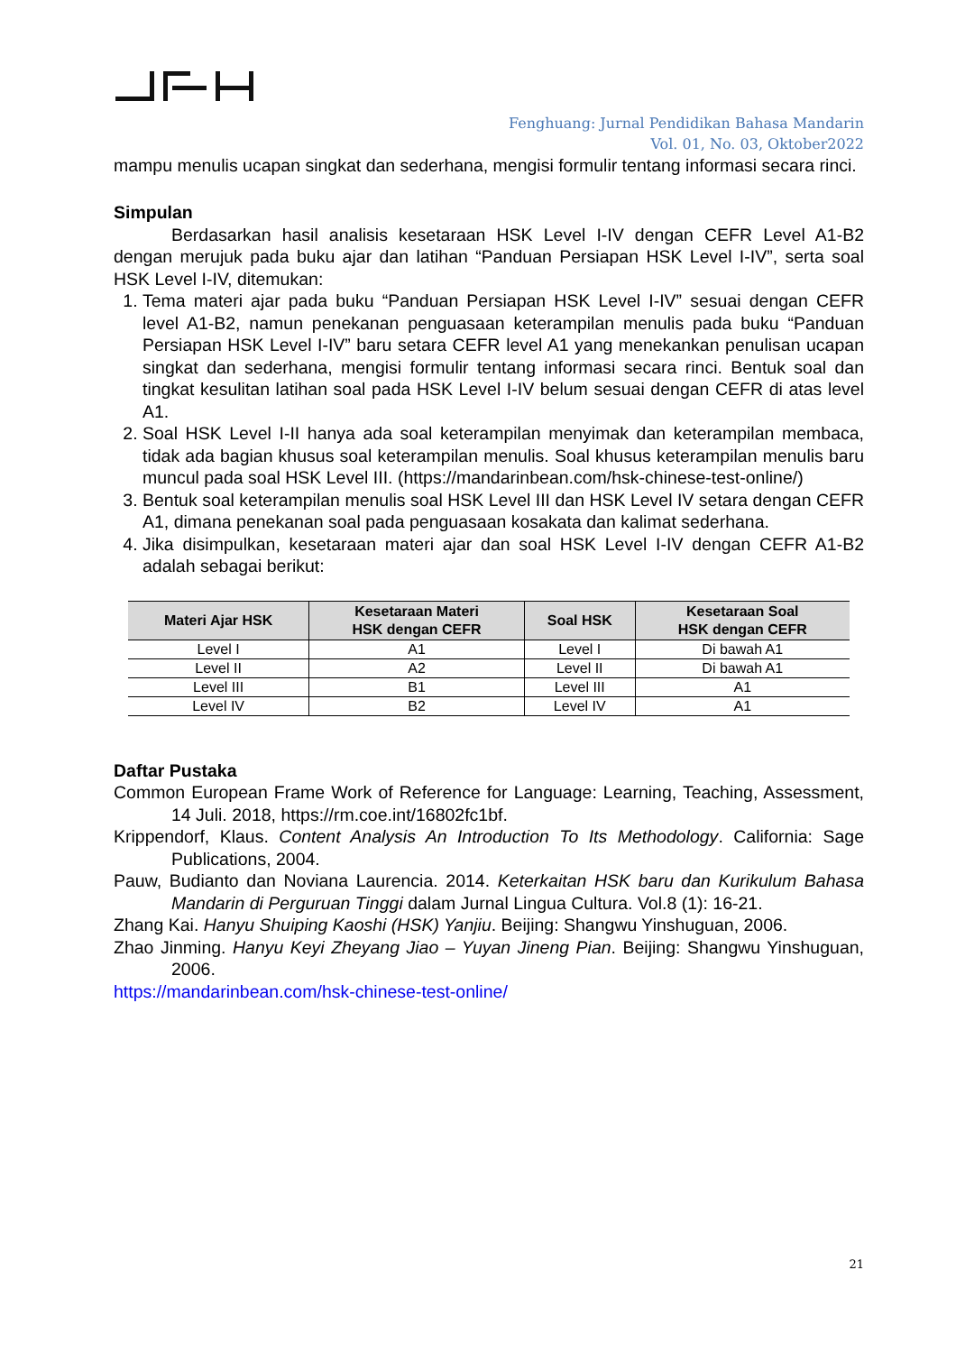Fenghuang: Jurnal Pendidikan Bahasa Mandarin
Vol. 01, No. 03, Oktober2022
mampu menulis ucapan singkat dan sederhana, mengisi formulir tentang informasi secara rinci.
Simpulan
Berdasarkan hasil analisis kesetaraan HSK Level I-IV dengan CEFR Level A1-B2 dengan merujuk pada buku ajar dan latihan “Panduan Persiapan HSK Level I-IV”, serta soal HSK Level I-IV, ditemukan:
1. Tema materi ajar pada buku “Panduan Persiapan HSK Level I-IV” sesuai dengan CEFR level A1-B2, namun penekanan penguasaan keterampilan menulis pada buku “Panduan Persiapan HSK Level I-IV” baru setara CEFR level A1 yang menekankan penulisan ucapan singkat dan sederhana, mengisi formulir tentang informasi secara rinci. Bentuk soal dan tingkat kesulitan latihan soal pada HSK Level I-IV belum sesuai dengan CEFR di atas level A1.
2. Soal HSK Level I-II hanya ada soal keterampilan menyimak dan keterampilan membaca, tidak ada bagian khusus soal keterampilan menulis. Soal khusus keterampilan menulis baru muncul pada soal HSK Level III. (https://mandarinbean.com/hsk-chinese-test-online/)
3. Bentuk soal keterampilan menulis soal HSK Level III dan HSK Level IV setara dengan CEFR A1, dimana penekanan soal pada penguasaan kosakata dan kalimat sederhana.
4. Jika disimpulkan, kesetaraan materi ajar dan soal HSK Level I-IV dengan CEFR A1-B2 adalah sebagai berikut:
| Materi Ajar HSK | Kesetaraan Materi HSK dengan CEFR | Soal HSK | Kesetaraan Soal HSK dengan CEFR |
| --- | --- | --- | --- |
| Level I | A1 | Level I | Di bawah A1 |
| Level II | A2 | Level II | Di bawah A1 |
| Level III | B1 | Level III | A1 |
| Level IV | B2 | Level IV | A1 |
Daftar Pustaka
Common European Frame Work of Reference for Language: Learning, Teaching, Assessment, 14 Juli. 2018, https://rm.coe.int/16802fc1bf.
Krippendorf, Klaus. Content Analysis An Introduction To Its Methodology. California: Sage Publications, 2004.
Pauw, Budianto dan Noviana Laurencia. 2014. Keterkaitan HSK baru dan Kurikulum Bahasa Mandarin di Perguruan Tinggi dalam Jurnal Lingua Cultura. Vol.8 (1): 16-21.
Zhang Kai. Hanyu Shuiping Kaoshi (HSK) Yanjiu. Beijing: Shangwu Yinshuguan, 2006.
Zhao Jinming. Hanyu Keyi Zheyang Jiao – Yuyan Jineng Pian. Beijing: Shangwu Yinshuguan, 2006.
https://mandarinbean.com/hsk-chinese-test-online/
21